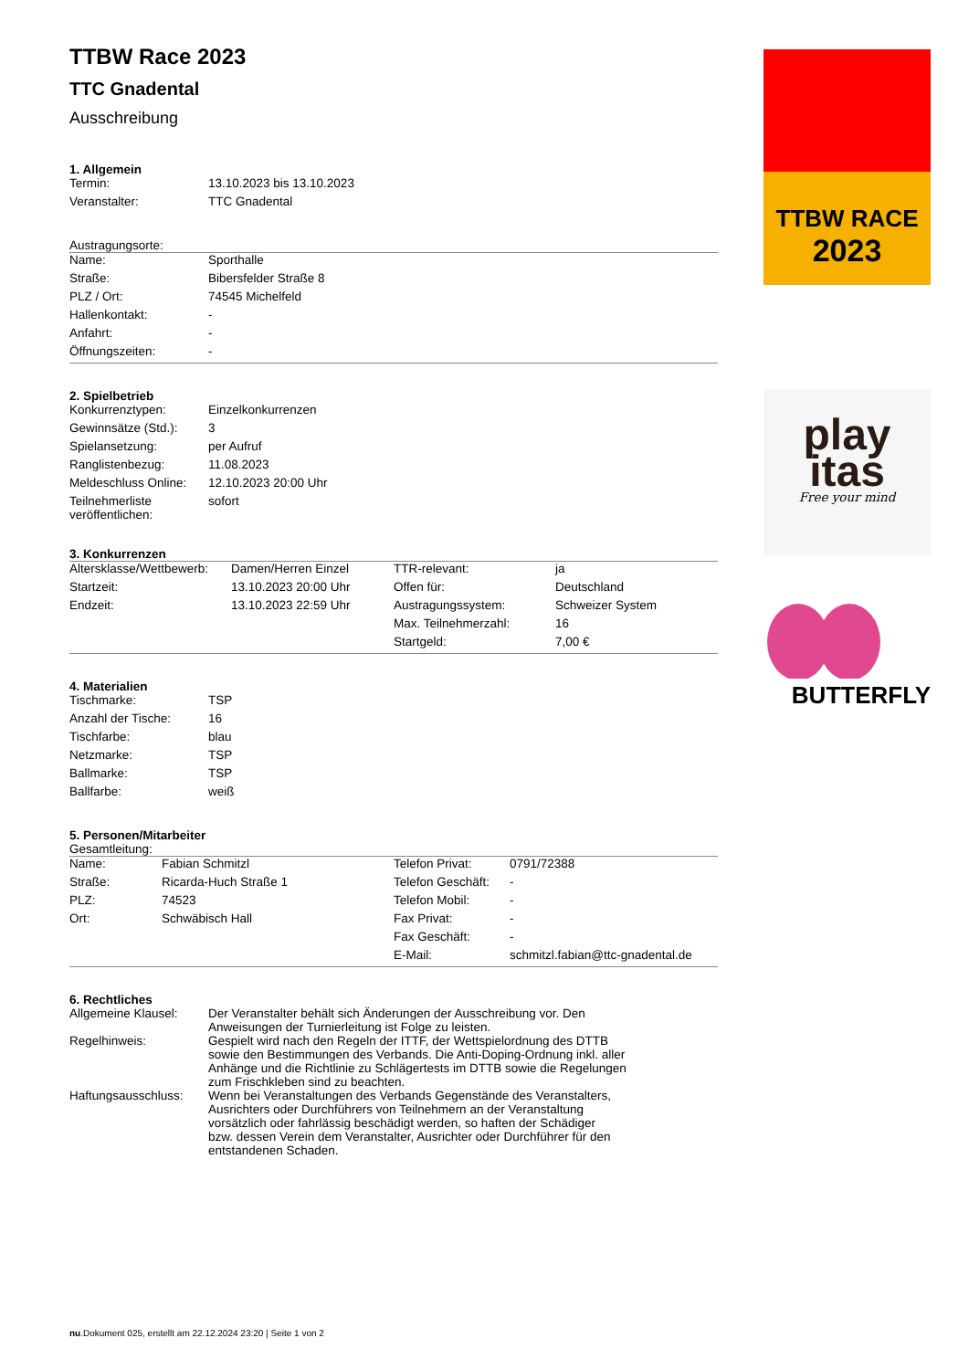TTBW Race 2023
TTC Gnadental
Ausschreibung
1. Allgemein
| Termin: | 13.10.2023 bis 13.10.2023 |
| Veranstalter: | TTC Gnadental |
Austragungsorte:
| Name: | Sporthalle |
| Straße: | Bibersfelder Straße 8 |
| PLZ / Ort: | 74545 Michelfeld |
| Hallenkontakt: | - |
| Anfahrt: | - |
| Öffnungszeiten: | - |
2. Spielbetrieb
| Konkurrenztypen: | Einzelkonkurrenzen |
| Gewinnsätze (Std.): | 3 |
| Spielansetzung: | per Aufruf |
| Ranglistenbezug: | 11.08.2023 |
| Meldeschluss Online: | 12.10.2023 20:00 Uhr |
| Teilnehmerliste veröffentlichen: | sofort |
3. Konkurrenzen
| Altersklasse/Wettbewerb: | Damen/Herren Einzel | TTR-relevant: | ja |
| Startzeit: | 13.10.2023 20:00 Uhr | Offen für: | Deutschland |
| Endzeit: | 13.10.2023 22:59 Uhr | Austragungssystem: | Schweizer System |
| | | Max. Teilnehmerzahl: | 16 |
| | | Startgeld: | 7,00 € |
4. Materialien
| Tischmarke: | TSP |
| Anzahl der Tische: | 16 |
| Tischfarbe: | blau |
| Netzmarke: | TSP |
| Ballmarke: | TSP |
| Ballfarbe: | weiß |
5. Personen/Mitarbeiter
Gesamtleitung:
| Name: | Fabian Schmitzl | Telefon Privat: | 0791/72388 |
| Straße: | Ricarda-Huch Straße 1 | Telefon Geschäft: | - |
| PLZ: | 74523 | Telefon Mobil: | - |
| Ort: | Schwäbisch Hall | Fax Privat: | - |
| | | Fax Geschäft: | - |
| | | E-Mail: | schmitzl.fabian@ttc-gnadental.de |
6. Rechtliches
| Allgemeine Klausel: | Der Veranstalter behält sich Änderungen der Ausschreibung vor. Den Anweisungen der Turnierleitung ist Folge zu leisten. |
| Regelhinweis: | Gespielt wird nach den Regeln der ITTF, der Wettspielordnung des DTTB sowie den Bestimmungen des Verbands. Die Anti-Doping-Ordnung inkl. aller Anhänge und die Richtlinie zu Schlägertests im DTTB sowie die Regelungen zum Frischkleben sind zu beachten. |
| Haftungsausschluss: | Wenn bei Veranstaltungen des Verbands Gegenstände des Veranstalters, Ausrichters oder Durchführers von Teilnehmern an der Veranstaltung vorsätzlich oder fahrlässig beschädigt werden, so haften der Schädiger bzw. dessen Verein dem Veranstalter, Ausrichter oder Durchführer für den entstandenen Schaden. |
TTBW RACE
2023
play
itas
Free your mind
BUTTERFLY
nu.Dokument 025, erstellt am 22.12.2024 23:20 | Seite 1 von 2